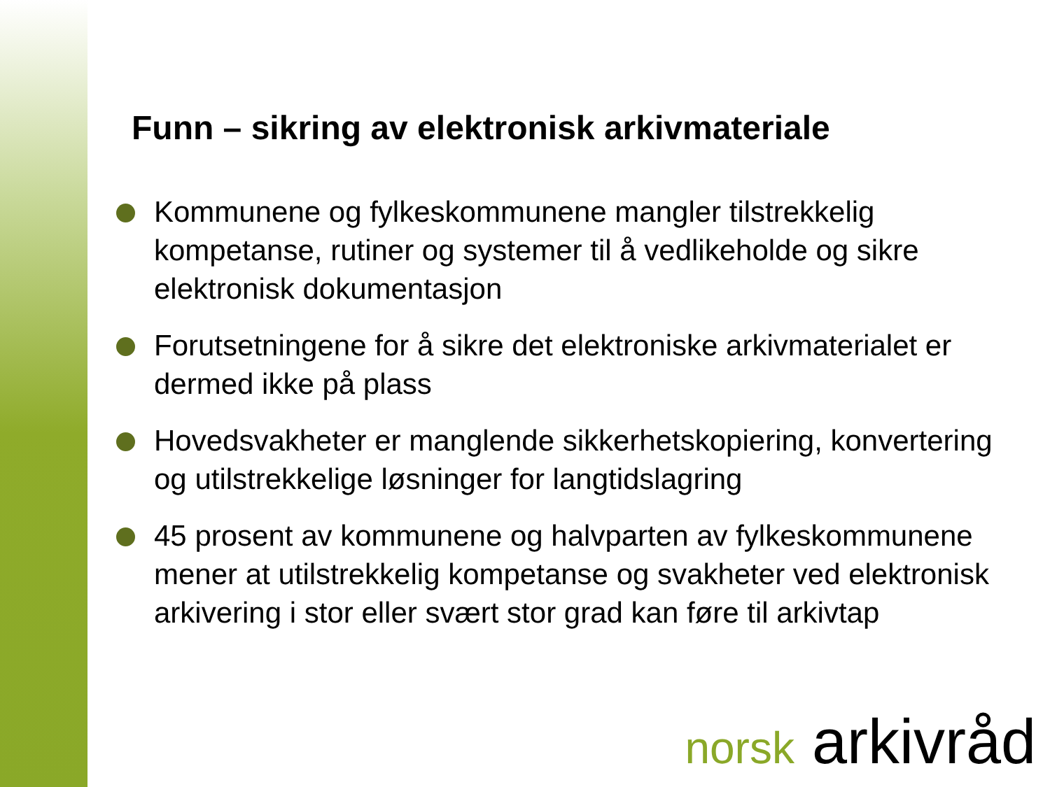Funn – sikring av elektronisk arkivmateriale
Kommunene og fylkeskommunene mangler tilstrekkelig kompetanse, rutiner og systemer til å vedlikeholde og sikre elektronisk dokumentasjon
Forutsetningene for å sikre det elektroniske arkivmaterialet er dermed ikke på plass
Hovedsvakheter er manglende sikkerhetskopiering, konvertering og utilstrekkelige løsninger for langtidslagring
45 prosent av kommunene og halvparten av fylkeskommunene mener at utilstrekkelig kompetanse og svakheter ved elektronisk arkivering i stor eller svært stor grad kan føre til arkivtap
norsk arkivråd